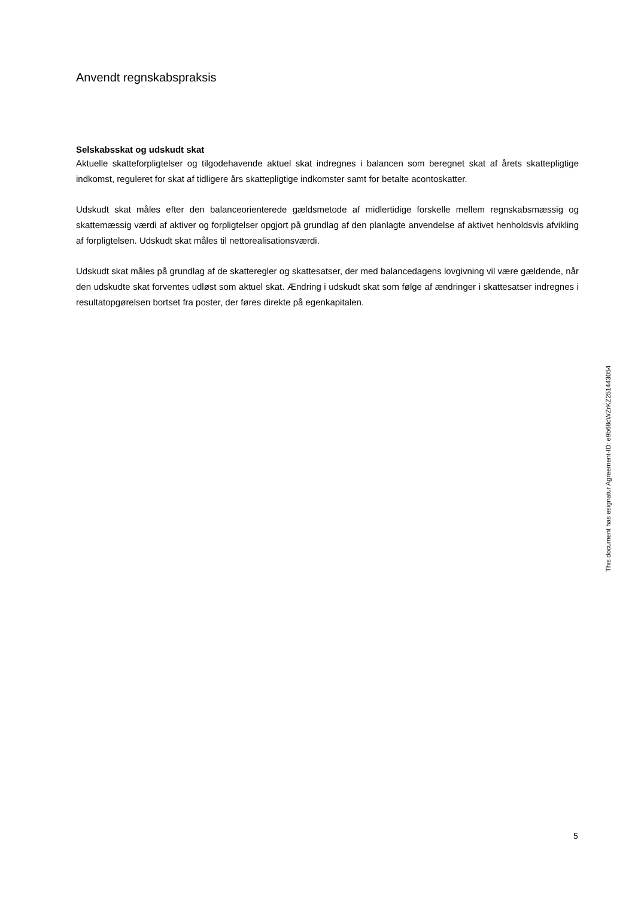Anvendt regnskabspraksis
Selskabsskat og udskudt skat
Aktuelle skatteforpligtelser og tilgodehavende aktuel skat indregnes i balancen som beregnet skat af årets skattepligtige indkomst, reguleret for skat af tidligere års skattepligtige indkomster samt for betalte acontoskatter.
Udskudt skat måles efter den balanceorienterede gældsmetode af midlertidige forskelle mellem regnskabsmæssig og skattemæssig værdi af aktiver og forpligtelser opgjort på grundlag af den planlagte anvendelse af aktivet henholdsvis afvikling af forpligtelsen. Udskudt skat måles til nettorealisationsværdi.
Udskudt skat måles på grundlag af de skatteregler og skattesatser, der med balancedagens lovgivning vil være gældende, når den udskudte skat forventes udløst som aktuel skat. Ændring i udskudt skat som følge af ændringer i skattesatser indregnes i resultatopgørelsen bortset fra poster, der føres direkte på egenkapitalen.
This document has esignatur Agreement-ID: e9b68cWZrKZ251443054
5